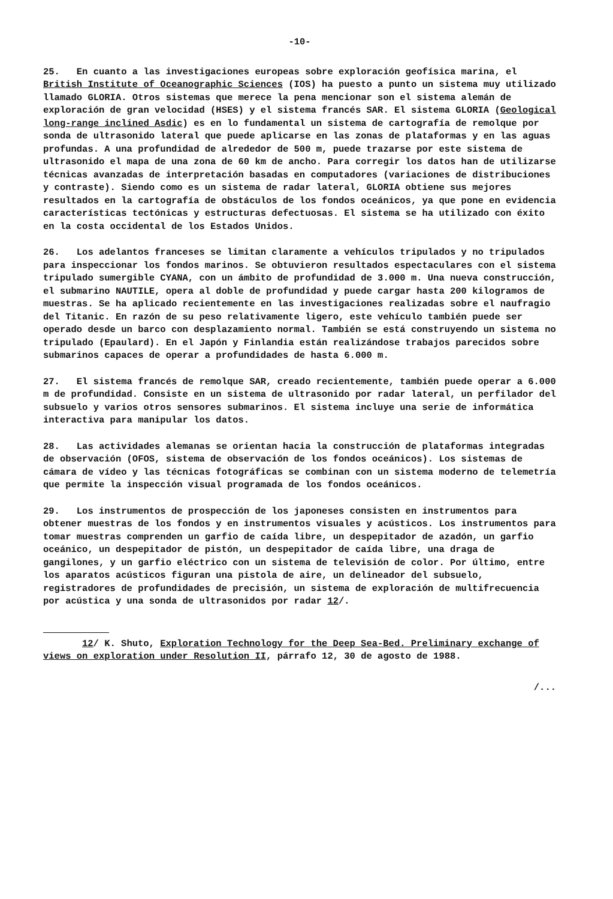-10-
25. En cuanto a las investigaciones europeas sobre exploración geofísica marina, el British Institute of Oceanographic Sciences (IOS) ha puesto a punto un sistema muy utilizado llamado GLORIA. Otros sistemas que merece la pena mencionar son el sistema alemán de exploración de gran velocidad (HSES) y el sistema francés SAR. El sistema GLORIA (Geological long-range inclined Asdic) es en lo fundamental un sistema de cartografía de remolque por sonda de ultrasonido lateral que puede aplicarse en las zonas de plataformas y en las aguas profundas. A una profundidad de alrededor de 500 m, puede trazarse por este sistema de ultrasonido el mapa de una zona de 60 km de ancho. Para corregir los datos han de utilizarse técnicas avanzadas de interpretación basadas en computadores (variaciones de distribuciones y contraste). Siendo como es un sistema de radar lateral, GLORIA obtiene sus mejores resultados en la cartografía de obstáculos de los fondos oceánicos, ya que pone en evidencia características tectónicas y estructuras defectuosas. El sistema se ha utilizado con éxito en la costa occidental de los Estados Unidos.
26. Los adelantos franceses se limitan claramente a vehículos tripulados y no tripulados para inspeccionar los fondos marinos. Se obtuvieron resultados espectaculares con el sistema tripulado sumergible CYANA, con un ámbito de profundidad de 3.000 m. Una nueva construcción, el submarino NAUTILE, opera al doble de profundidad y puede cargar hasta 200 kilogramos de muestras. Se ha aplicado recientemente en las investigaciones realizadas sobre el naufragio del Titanic. En razón de su peso relativamente ligero, este vehículo también puede ser operado desde un barco con desplazamiento normal. También se está construyendo un sistema no tripulado (Epaulard). En el Japón y Finlandia están realizándose trabajos parecidos sobre submarinos capaces de operar a profundidades de hasta 6.000 m.
27. El sistema francés de remolque SAR, creado recientemente, también puede operar a 6.000 m de profundidad. Consiste en un sistema de ultrasonido por radar lateral, un perfilador del subsuelo y varios otros sensores submarinos. El sistema incluye una serie de informática interactiva para manipular los datos.
28. Las actividades alemanas se orientan hacia la construcción de plataformas integradas de observación (OFOS, sistema de observación de los fondos oceánicos). Los sistemas de cámara de vídeo y las técnicas fotográficas se combinan con un sistema moderno de telemetría que permite la inspección visual programada de los fondos oceánicos.
29. Los instrumentos de prospección de los japoneses consisten en instrumentos para obtener muestras de los fondos y en instrumentos visuales y acústicos. Los instrumentos para tomar muestras comprenden un garfio de caída libre, un despepitador de azadón, un garfio oceánico, un despepitador de pistón, un despepitador de caída libre, una draga de gangilones, y un garfio eléctrico con un sistema de televisión de color. Por último, entre los aparatos acústicos figuran una pistola de aire, un delineador del subsuelo, registradores de profundidades de precisión, un sistema de exploración de multifrecuencia por acústica y una sonda de ultrasonidos por radar 12/.
12/ K. Shuto, Exploration Technology for the Deep Sea-Bed. Preliminary exchange of views on exploration under Resolution II, párrafo 12, 30 de agosto de 1988.
/...